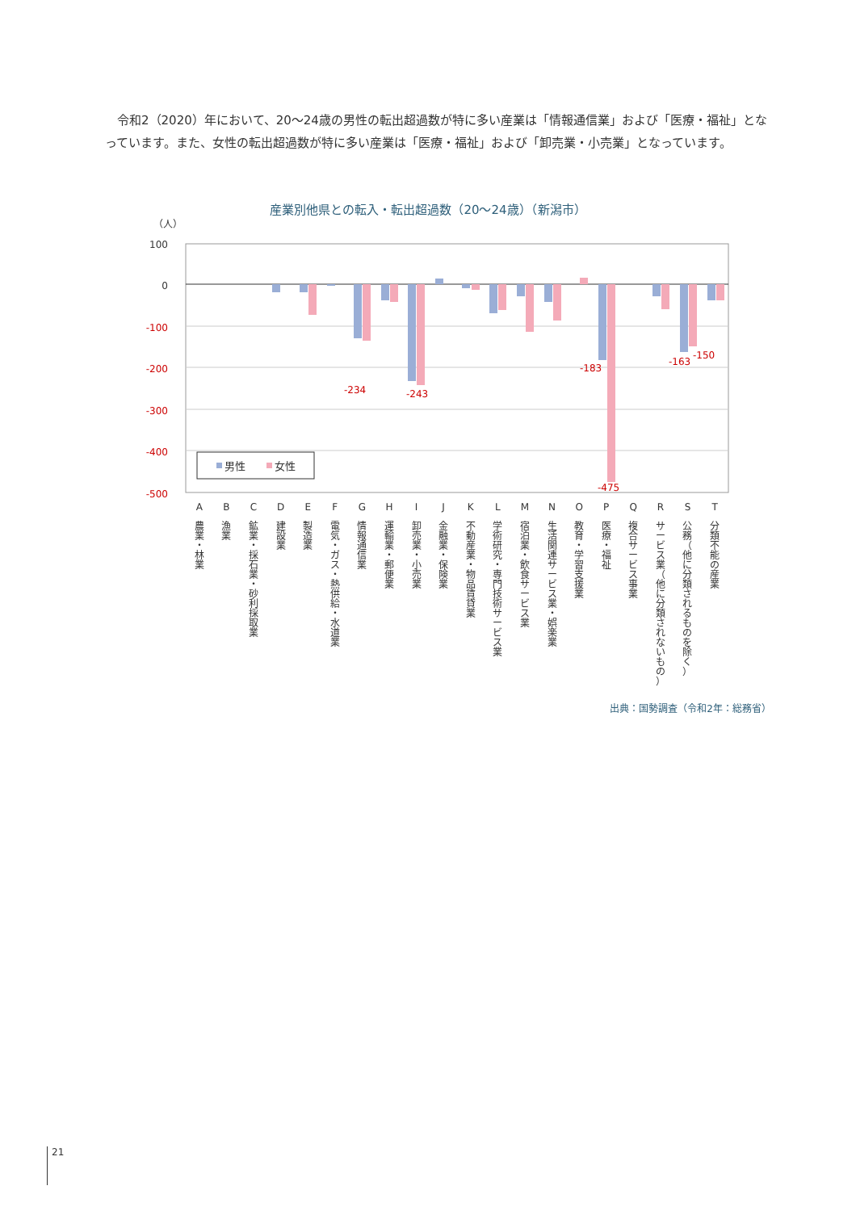令和2（2020）年において、20～24歳の男性の転出超過数が特に多い産業は「情報通信業」および「医療・福祉」となっています。また、女性の転出超過数が特に多い産業は「医療・福祉」および「卸売業・小売業」となっています。
産業別他県との転入・転出超過数（20～24歳）（新潟市）
（人）
100
0
-100
-200
-300
-400
-500
-234
-243
-183
-475
-163
-150
男性
女性
A
農
業
・
林
業
B
漁
業
C
鉱
業
・
採
石
業
・
砂
利
採
取
業
D
建
設
業
E
製
造
業
F
電
気
・
ガ
ス
・
熱
供
給
・
水
道
業
G
情
報
通
信
業
H
運
輸
業
・
郵
便
業
I
卸
売
業
・
小
売
業
J
金
融
業
・
保
険
業
K
不
動
産
業
・
物
品
賃
貸
業
L
学
術
研
究
・
専
門
技
術
サ
ー
ビ
ス
業
M
宿
泊
業
・
飲
食
サ
ー
ビ
ス
業
N
生
活
関
連
サ
ー
ビ
ス
業
・
娯
楽
業
O
教
育
・
学
習
支
援
業
P
医
療
・
福
祉
Q
複
合
サ
ー
ビ
ス
事
業
R
サ
ー
ビ
ス
業
（
他
に
分
類
さ
れ
な
い
も
の
）
S
公
務
（
他
に
分
類
さ
れ
る
も
の
を
除
く
）
T
分
類
不
能
の
産
業
出典：国勢調査（令和2年：総務省）
21